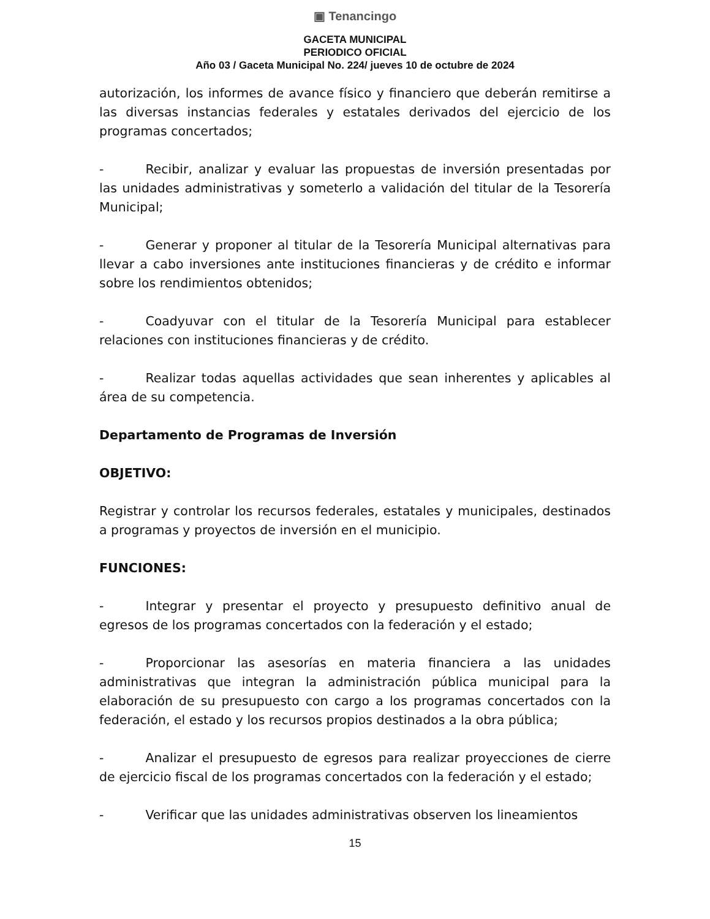▣ Tenancingo
GACETA MUNICIPAL
PERIODICO OFICIAL
Año 03 / Gaceta Municipal No. 224/ jueves 10 de octubre de 2024
autorización, los informes de avance físico y financiero que deberán remitirse a las diversas instancias federales y estatales derivados del ejercicio de los programas concertados;
- Recibir, analizar y evaluar las propuestas de inversión presentadas por las unidades administrativas y someterlo a validación del titular de la Tesorería Municipal;
- Generar y proponer al titular de la Tesorería Municipal alternativas para llevar a cabo inversiones ante instituciones financieras y de crédito e informar sobre los rendimientos obtenidos;
- Coadyuvar con el titular de la Tesorería Municipal para establecer relaciones con instituciones financieras y de crédito.
- Realizar todas aquellas actividades que sean inherentes y aplicables al área de su competencia.
Departamento de Programas de Inversión
OBJETIVO:
Registrar y controlar los recursos federales, estatales y municipales, destinados a programas y proyectos de inversión en el municipio.
FUNCIONES:
- Integrar y presentar el proyecto y presupuesto definitivo anual de egresos de los programas concertados con la federación y el estado;
- Proporcionar las asesorías en materia financiera a las unidades administrativas que integran la administración pública municipal para la elaboración de su presupuesto con cargo a los programas concertados con la federación, el estado y los recursos propios destinados a la obra pública;
- Analizar el presupuesto de egresos para realizar proyecciones de cierre de ejercicio fiscal de los programas concertados con la federación y el estado;
- Verificar que las unidades administrativas observen los lineamientos
15